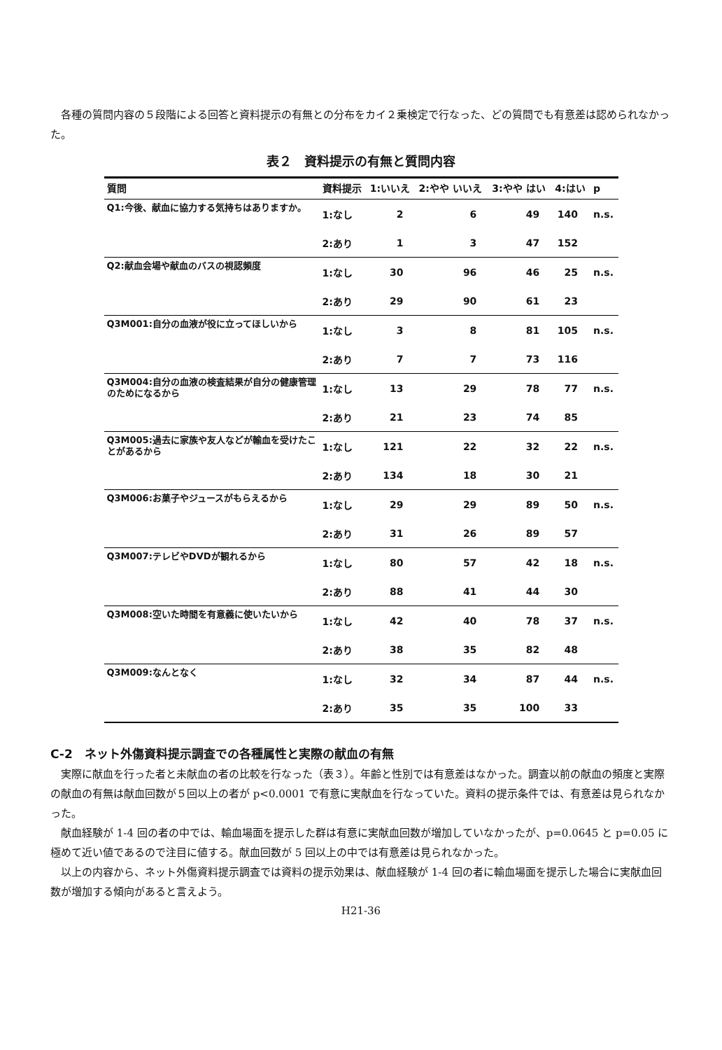各種の質問内容の５段階による回答と資料提示の有無との分布をカイ２乗検定で行なった、どの質問でも有意差は認められなかった。
表２　資料提示の有無と質問内容
| 質問 | 資料提示 | 1:いいえ | 2:やや いいえ | 3:やや はい | 4:はい | p |
| --- | --- | --- | --- | --- | --- | --- |
| Q1:今後、献血に協力する気持ちはありますか。 | 1:なし | 2 | 6 | 49 | 140 | n.s. |
| | 2:あり | 1 | 3 | 47 | 152 | |
| Q2:献血会場や献血のバスの視認頻度 | 1:なし | 30 | 96 | 46 | 25 | n.s. |
| | 2:あり | 29 | 90 | 61 | 23 | |
| Q3M001:自分の血液が役に立ってほしいから | 1:なし | 3 | 8 | 81 | 105 | n.s. |
| | 2:あり | 7 | 7 | 73 | 116 | |
| Q3M004:自分の血液の検査結果が自分の健康管理のためになるから | 1:なし | 13 | 29 | 78 | 77 | n.s. |
| | 2:あり | 21 | 23 | 74 | 85 | |
| Q3M005:過去に家族や友人などが輸血を受けたことがあるから | 1:なし | 121 | 22 | 32 | 22 | n.s. |
| | 2:あり | 134 | 18 | 30 | 21 | |
| Q3M006:お菓子やジュースがもらえるから | 1:なし | 29 | 29 | 89 | 50 | n.s. |
| | 2:あり | 31 | 26 | 89 | 57 | |
| Q3M007:テレビやDVDが観れるから | 1:なし | 80 | 57 | 42 | 18 | n.s. |
| | 2:あり | 88 | 41 | 44 | 30 | |
| Q3M008:空いた時間を有意義に使いたいから | 1:なし | 42 | 40 | 78 | 37 | n.s. |
| | 2:あり | 38 | 35 | 82 | 48 | |
| Q3M009:なんとなく | 1:なし | 32 | 34 | 87 | 44 | n.s. |
| | 2:あり | 35 | 35 | 100 | 33 | |
C-2　ネット外傷資料提示調査での各種属性と実際の献血の有無
実際に献血を行った者と未献血の者の比較を行なった（表３）。年齢と性別では有意差はなかった。調査以前の献血の頻度と実際の献血の有無は献血回数が５回以上の者が p<0.0001 で有意に実献血を行なっていた。資料の提示条件では、有意差は見られなかった。
献血経験が 1-4 回の者の中では、輸血場面を提示した群は有意に実献血回数が増加していなかったが、p=0.0645 と p=0.05 に極めて近い値であるので注目に値する。献血回数が 5 回以上の中では有意差は見られなかった。
以上の内容から、ネット外傷資料提示調査では資料の提示効果は、献血経験が 1-4 回の者に輸血場面を提示した場合に実献血回数が増加する傾向があると言えよう。
H21-36